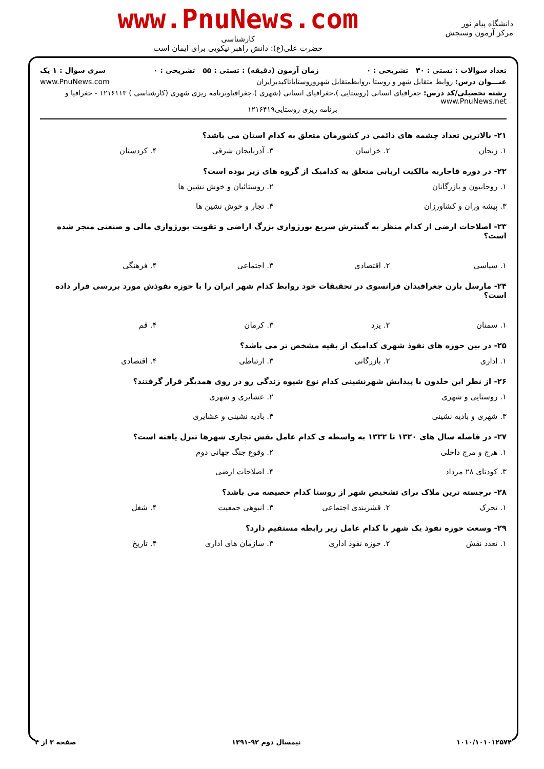دانشگاه پیام نور
مرکز آزمون وسنجش
www.PnuNews.com
کارشناسی
حضرت علی(ع): دانش راهبر نیکویی برای ایمان است
تعداد سوالات : تستی : ۳۰ تشریحی : ۰ زمان آزمون (دقیقه) : تستی : ۵۵ تشریحی : ۰ سری سوال : ۱ یک
عنـــوان درس: روابط متقابل شهر و روستا ،روابطمتقابل شهروروستاباتاکیدبرایران www.PnuNews.com
رشته تحصیلی/کد درس: جغرافیای انسانی (روستایی )،جغرافیای انسانی (شهری )،جغرافیاوبرنامه ریزی شهری (کارشناسی ) ۱۲۱۶۱۱۳ - جغرافیا و www.PnuNews.net
برنامه ریزی روستایی۱۲۱۶۴۱۹
۲۱- بالاترین تعداد چشمه های دائمی در کشورمان متعلق به کدام استان می باشد؟
۱. زنجان ۲. خراسان ۳. آذربایجان شرقی ۴. کردستان
۲۲- در دوره قاجاریه مالکیت اربابی متعلق به کدامیک از گروه های زیر بوده است؟
۱. روحانیون و بازرگانان ۲. روستائیان و خوش نشین ها ۳. پیشه وران و کشاورزان ۴. تجار و خوش نشین ها
۲۳- اصلاحات ارضی از کدام منظر به گسترش سریع بورژوازی بزرگ اراضی و تقویت بورژوازی مالی و صنعتی منجر شده است؟
۱. سیاسی ۲. اقتصادی ۳. اجتماعی ۴. فرهنگی
۲۴- مارسل بازن جغرافیدان فرانسوی در تحقیقات خود روابط کدام شهر ایران را با حوزه نفوذش مورد بررسی قرار داده است؟
۱. سمنان ۲. یزد ۳. کرمان ۴. قم
۲۵- در بین حوزه های نفوذ شهری کدامیک از بقیه مشخص تر می باشد؟
۱. اداری ۲. بازرگانی ۳. ارتباطی ۴. اقتصادی
۲۶- از نظر ابن خلدون با پیدایش شهرنشینی کدام نوع شیوه زندگی رو در روی همدیگر قرار گرفتند؟
۱. روستایی و شهری ۲. عشایری و شهری ۳. شهری و بادیه نشینی ۴. بادیه نشینی و عشایری
۲۷- در فاصله سال های ۱۳۲۰ تا ۱۳۳۲ به واسطه ی کدام عامل نقش تجاری شهرها تنزل یافته است؟
۱. هرج و مرج داخلی ۲. وقوع جنگ جهانی دوم ۳. کودتای ۲۸ مرداد ۴. اصلاحات ارضی
۲۸- برجسته ترین ملاک برای تشخیص شهر از روستا کدام خصیصه می باشد؟
۱. تحرک ۲. قشربندی اجتماعی ۳. انبوهی جمعیت ۴. شغل
۲۹- وسعت حوزه نفوذ یک شهر با کدام عامل زیر رابطه مستقیم دارد؟
۱. تعدد نقش ۲. حوزه نفوذ اداری ۳. سازمان های اداری ۴. تاریخ
۱۰۱۰/۱۰۱۰۱۲۵۷۴ نیمسال دوم ۹۲-۱۳۹۱ صفحه ۳ از ۴